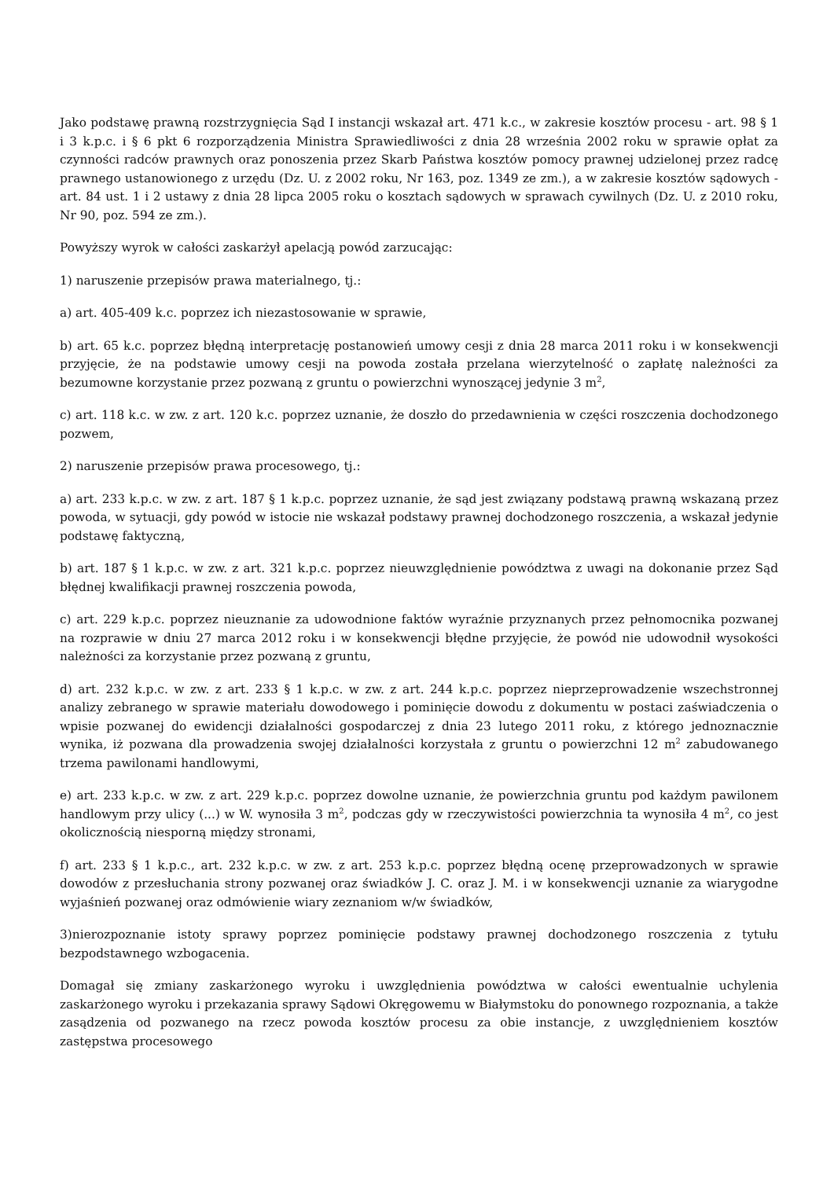Jako podstawę prawną rozstrzygnięcia Sąd I instancji wskazał art. 471 k.c., w zakresie kosztów procesu - art. 98 § 1 i 3 k.p.c. i § 6 pkt 6 rozporządzenia Ministra Sprawiedliwości z dnia 28 września 2002 roku w sprawie opłat za czynności radców prawnych oraz ponoszenia przez Skarb Państwa kosztów pomocy prawnej udzielonej przez radcę prawnego ustanowionego z urzędu (Dz. U. z 2002 roku, Nr 163, poz. 1349 ze zm.), a w zakresie kosztów sądowych - art. 84 ust. 1 i 2 ustawy z dnia 28 lipca 2005 roku o kosztach sądowych w sprawach cywilnych (Dz. U. z 2010 roku, Nr 90, poz. 594 ze zm.).
Powyższy wyrok w całości zaskarżył apelacją powód zarzucając:
1) naruszenie przepisów prawa materialnego, tj.:
a) art. 405-409 k.c. poprzez ich niezastosowanie w sprawie,
b) art. 65 k.c. poprzez błędną interpretację postanowień umowy cesji z dnia 28 marca 2011 roku i w konsekwencji przyjęcie, że na podstawie umowy cesji na powoda została przelana wierzytelność o zapłatę należności za bezumowne korzystanie przez pozwaną z gruntu o powierzchni wynoszącej jedynie 3 m<sup>2</sup>,
c) art. 118 k.c. w zw. z art. 120 k.c. poprzez uznanie, że doszło do przedawnienia w części roszczenia dochodzonego pozwem,
2) naruszenie przepisów prawa procesowego, tj.:
a) art. 233 k.p.c. w zw. z art. 187 § 1 k.p.c. poprzez uznanie, że sąd jest związany podstawą prawną wskazaną przez powoda, w sytuacji, gdy powód w istocie nie wskazał podstawy prawnej dochodzonego roszczenia, a wskazał jedynie podstawę faktyczną,
b) art. 187 § 1 k.p.c. w zw. z art. 321 k.p.c. poprzez nieuwzględnienie powództwa z uwagi na dokonanie przez Sąd błędnej kwalifikacji prawnej roszczenia powoda,
c) art. 229 k.p.c. poprzez nieuznanie za udowodnione faktów wyraźnie przyznanych przez pełnomocnika pozwanej na rozprawie w dniu 27 marca 2012 roku i w konsekwencji błędne przyjęcie, że powód nie udowodnił wysokości należności za korzystanie przez pozwaną z gruntu,
d) art. 232 k.p.c. w zw. z art. 233 § 1 k.p.c. w zw. z art. 244 k.p.c. poprzez nieprzeprowadzenie wszechstronnej analizy zebranego w sprawie materiału dowodowego i pominięcie dowodu z dokumentu w postaci zaświadczenia o wpisie pozwanej do ewidencji działalności gospodarczej z dnia 23 lutego 2011 roku, z którego jednoznacznie wynika, iż pozwana dla prowadzenia swojej działalności korzystała z gruntu o powierzchni 12 m<sup>2</sup> zabudowanego trzema pawilonami handlowymi,
e) art. 233 k.p.c. w zw. z art. 229 k.p.c. poprzez dowolne uznanie, że powierzchnia gruntu pod każdym pawilonem handlowym przy ulicy (...) w W. wynosiła 3 m<sup>2</sup>, podczas gdy w rzeczywistości powierzchnia ta wynosiła 4 m<sup>2</sup>, co jest okolicznością niesporną między stronami,
f) art. 233 § 1 k.p.c., art. 232 k.p.c. w zw. z art. 253 k.p.c. poprzez błędną ocenę przeprowadzonych w sprawie dowodów z przesłuchania strony pozwanej oraz świadków J. C. oraz J. M. i w konsekwencji uznanie za wiarygodne wyjaśnień pozwanej oraz odmówienie wiary zeznaniom w/w świadków,
3)nierozpoznanie istoty sprawy poprzez pominięcie podstawy prawnej dochodzonego roszczenia z tytułu bezpodstawnego wzbogacenia.
Domagał się zmiany zaskarżonego wyroku i uwzględnienia powództwa w całości ewentualnie uchylenia zaskarżonego wyroku i przekazania sprawy Sądowi Okręgowemu w Białymstoku do ponownego rozpoznania, a także zasądzenia od pozwanego na rzecz powoda kosztów procesu za obie instancje, z uwzględnieniem kosztów zastępstwa procesowego